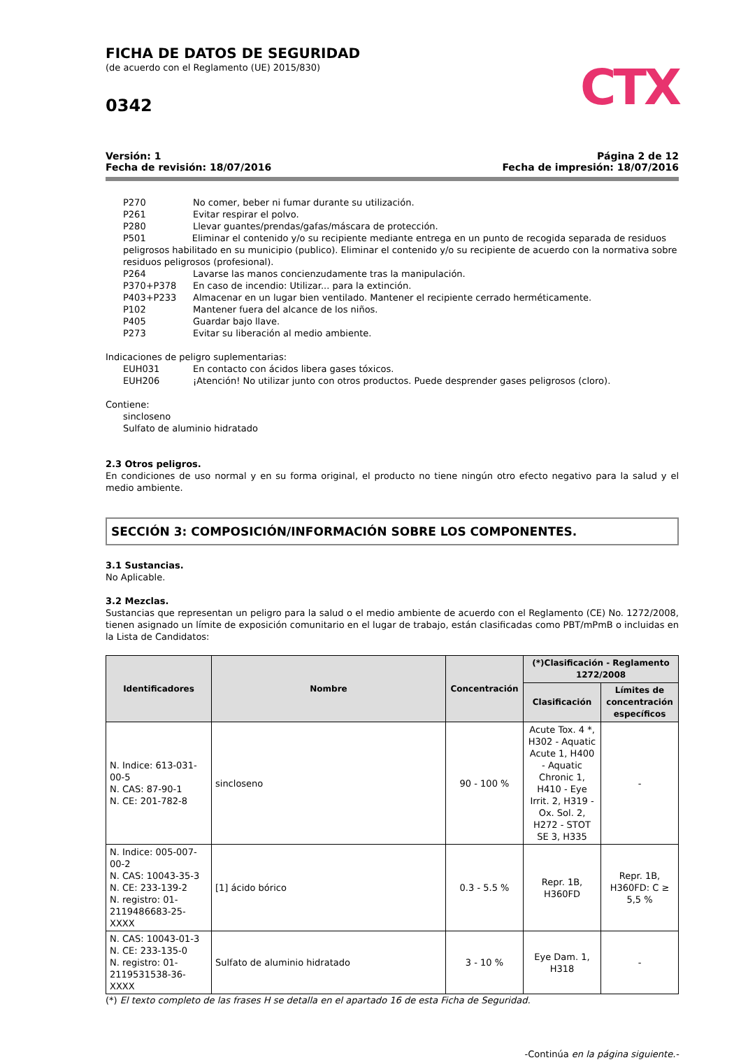CTX
FICHA DE DATOS DE SEGURIDAD
(de acuerdo con el Reglamento (UE) 2015/830)
0342
Versión: 1
Fecha de revisión: 18/07/2016
Página 2 de 12
Fecha de impresión: 18/07/2016
P270 No comer, beber ni fumar durante su utilización.
P261 Evitar respirar el polvo.
P280 Llevar guantes/prendas/gafas/máscara de protección.
P501 Eliminar el contenido y/o su recipiente mediante entrega en un punto de recogida separada de residuos peligrosos habilitado en su municipio (publico). Eliminar el contenido y/o su recipiente de acuerdo con la normativa sobre residuos peligrosos (profesional).
P264 Lavarse las manos concienzudamente tras la manipulación.
P370+P378 En caso de incendio: Utilizar... para la extinción.
P403+P233 Almacenar en un lugar bien ventilado. Mantener el recipiente cerrado herméticamente.
P102 Mantener fuera del alcance de los niños.
P405 Guardar bajo llave.
P273 Evitar su liberación al medio ambiente.
Indicaciones de peligro suplementarias:
EUH031 En contacto con ácidos libera gases tóxicos.
EUH206 ¡Atención! No utilizar junto con otros productos. Puede desprender gases peligrosos (cloro).
Contiene:
sincloseno
Sulfato de aluminio hidratado
2.3 Otros peligros.
En condiciones de uso normal y en su forma original, el producto no tiene ningún otro efecto negativo para la salud y el medio ambiente.
SECCIÓN 3: COMPOSICIÓN/INFORMACIÓN SOBRE LOS COMPONENTES.
3.1 Sustancias.
No Aplicable.
3.2 Mezclas.
Sustancias que representan un peligro para la salud o el medio ambiente de acuerdo con el Reglamento (CE) No. 1272/2008, tienen asignado un límite de exposición comunitario en el lugar de trabajo, están clasificadas como PBT/mPmB o incluidas en la Lista de Candidatos:
| Identificadores | Nombre | Concentración | (*)Clasificación - Reglamento 1272/2008 | |
| --- | --- | --- | --- | --- |
| | | | Clasificación | Límites de concentración específicos |
| N. Indice: 613-031-00-5 N. CAS: 87-90-1 N. CE: 201-782-8 | sincloseno | 90 - 100 % | Acute Tox. 4 *, H302 - Aquatic Acute 1, H400 - Aquatic Chronic 1, H410 - Eye Irrit. 2, H319 - Ox. Sol. 2, H272 - STOT SE 3, H335 | - |
| N. Indice: 005-007-00-2 N. CAS: 10043-35-3 N. CE: 233-139-2 N. registro: 01-2119486683-25-XXXX | [1] ácido bórico | 0.3 - 5.5 % | Repr. 1B, H360FD | Repr. 1B, H360FD: C ≥ 5,5 % |
| N. CAS: 10043-01-3 N. CE: 233-135-0 N. registro: 01-2119531538-36-XXXX | Sulfato de aluminio hidratado | 3 - 10 % | Eye Dam. 1, H318 | - |
(*) El texto completo de las frases H se detalla en el apartado 16 de esta Ficha de Seguridad.
-Continúa en la página siguiente.-